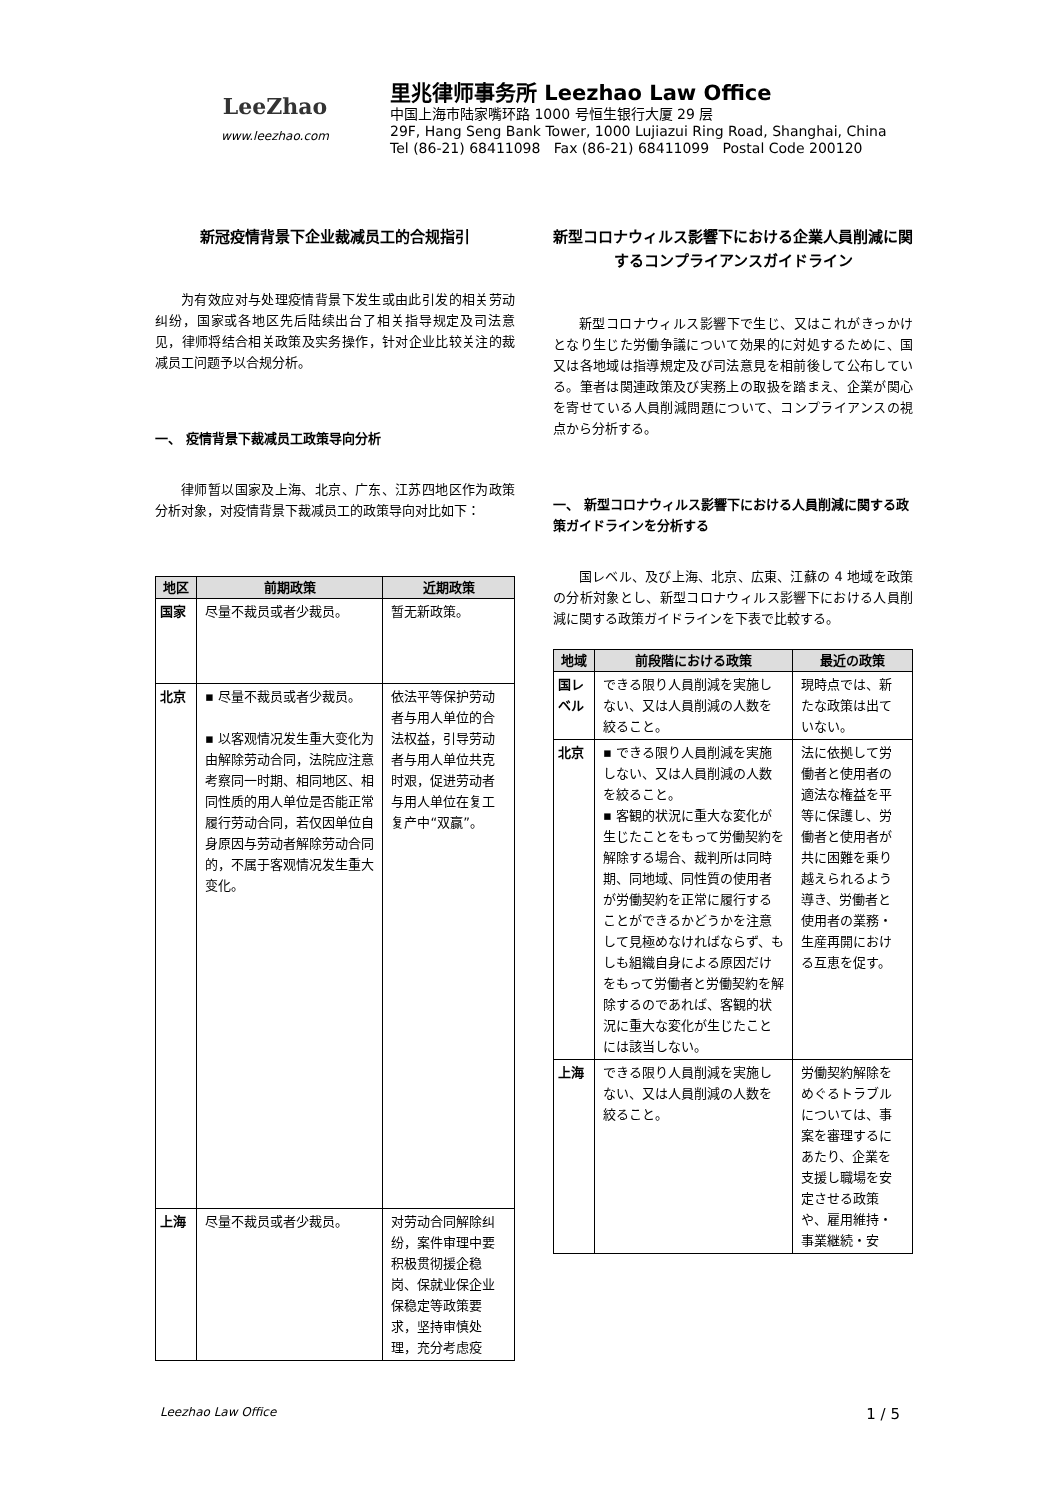LeeZhao
www.leezhao.com
里兆律师事务所 Leezhao Law Office
中国上海市陆家嘴环路 1000 号恒生银行大厦 29 层
29F, Hang Seng Bank Tower, 1000 Lujiazui Ring Road, Shanghai, China
Tel (86-21) 68411098 Fax (86-21) 68411099 Postal Code 200120
新冠疫情背景下企业裁减员工的合规指引
为有效应对与处理疫情背景下发生或由此引发的相关劳动纠纷，国家或各地区先后陆续出台了相关指导规定及司法意见，律师将结合相关政策及实务操作，针对企业比较关注的裁减员工问题予以合规分析。
一、 疫情背景下裁减员工政策导向分析
律师暂以国家及上海、北京、广东、江苏四地区作为政策分析对象，对疫情背景下裁减员工的政策导向对比如下：
| 地区 | 前期政策 | 近期政策 |
| --- | --- | --- |
| 国家 | 尽量不裁员或者少裁员。 | 暂无新政策。 |
| 北京 | ▪ 尽量不裁员或者少裁员。 ▪ 以客观情况发生重大变化为由解除劳动合同，法院应注意考察同一时期、相同地区、相同性质的用人单位是否能正常履行劳动合同，若仅因单位自身原因与劳动者解除劳动合同的，不属于客观情况发生重大变化。 | 依法平等保护劳动者与用人单位的合法权益，引导劳动者与用人单位共克时艰，促进劳动者与用人单位在复工复产中“双赢”。 |
| 上海 | 尽量不裁员或者少裁员。 | 对劳动合同解除纠纷，案件审理中要积极贯彻援企稳岗、保就业保企业保稳定等政策要求，坚持审慎处理，充分考虑疫 |
新型コロナウィルス影響下における企業人員削減に関するコンプライアンスガイドライン
新型コロナウィルス影響下で生じ、又はこれがきっかけとなり生じた労働争議について効果的に対処するために、国又は各地域は指導規定及び司法意見を相前後して公布している。筆者は関連政策及び実務上の取扱を踏まえ、企業が関心を寄せている人員削減問題について、コンプライアンスの視点から分析する。
一、 新型コロナウィルス影響下における人員削減に関する政策ガイドラインを分析する
国レベル、及び上海、北京、広東、江蘇の 4 地域を政策の分析対象とし、新型コロナウィルス影響下における人員削減に関する政策ガイドラインを下表で比較する。
| 地域 | 前段階における政策 | 最近の政策 |
| --- | --- | --- |
| 国レベル | できる限り人員削減を実施しない、又は人員削減の人数を絞ること。 | 現時点では、新たな政策は出ていない。 |
| 北京 | ▪ できる限り人員削減を実施しない、又は人員削減の人数を絞ること。 ▪ 客観的状況に重大な変化が生じたことをもって労働契約を解除する場合、裁判所は同時期、同地域、同性質の使用者が労働契約を正常に履行することができるかどうかを注意して見極めなければならず、もしも組織自身による原因だけをもって労働者と労働契約を解除するのであれば、客観的状況に重大な変化が生じたことには該当しない。 | 法に依拠して労働者と使用者の適法な権益を平等に保護し、労働者と使用者が共に困難を乗り越えられるよう導き、労働者と使用者の業務・生産再開における互恵を促す。 |
| 上海 | できる限り人員削減を実施しない、又は人員削減の人数を絞ること。 | 労働契約解除をめぐるトラブルについては、事案を審理するにあたり、企業を支援し職場を安定させる政策や、雇用維持・事業継続・安 |
Leezhao Law Office 1 / 5